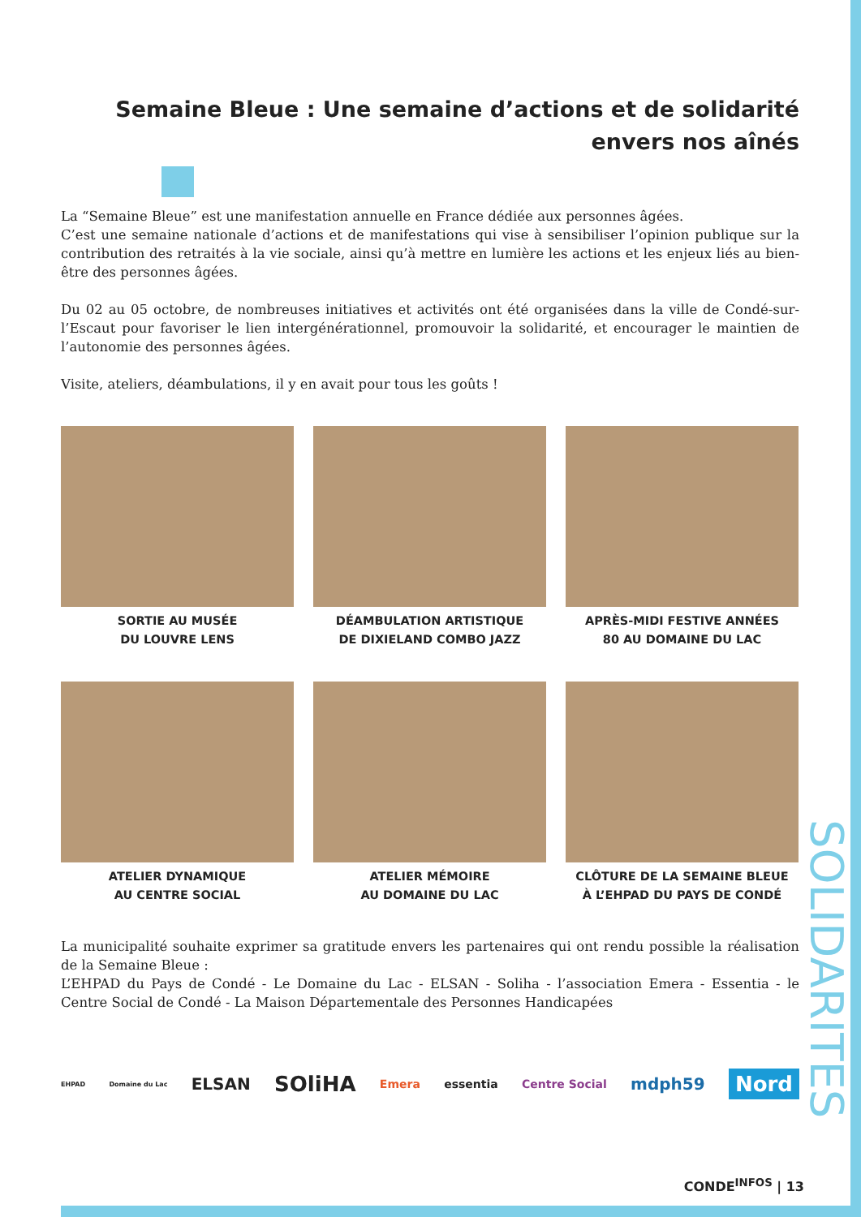Semaine Bleue : Une semaine d’actions et de solidarité envers nos aînés
La “Semaine Bleue” est une manifestation annuelle en France dédiée aux personnes âgées.
C’est une semaine nationale d’actions et de manifestations qui vise à sensibiliser l’opinion publique sur la contribution des retraités à la vie sociale, ainsi qu’à mettre en lumière les actions et les enjeux liés au bien-être des personnes âgées.
Du 02 au 05 octobre, de nombreuses initiatives et activités ont été organisées dans la ville de Condé-sur-l’Escaut pour favoriser le lien intergénérationnel, promouvoir la solidarité, et encourager le maintien de l’autonomie des personnes âgées.
Visite, ateliers, déambulations, il y en avait pour tous les goûts !
SORTIE AU MUSÉE
DU LOUVRE LENS
DÉAMBULATION ARTISTIQUE
DE DIXIELAND COMBO JAZZ
APRÈS-MIDI FESTIVE ANNÉES
80 AU DOMAINE DU LAC
ATELIER DYNAMIQUE
AU CENTRE SOCIAL
ATELIER MÉMOIRE
AU DOMAINE DU LAC
CLÔTURE DE LA SEMAINE BLEUE
À L’EHPAD DU PAYS DE CONDÉ
La municipalité souhaite exprimer sa gratitude envers les partenaires qui ont rendu possible la réalisation de la Semaine Bleue :
L’EHPAD du Pays de Condé - Le Domaine du Lac - ELSAN - Soliha - l’association Emera - Essentia - le Centre Social de Condé - La Maison Départementale des Personnes Handicapées
EHPAD Domaine du Lac ELSAN SOliHA Emera essentia Centre Social mdph59 Nord
SOLIDARITES
CONDE<sup>INFOS</sup> | 13